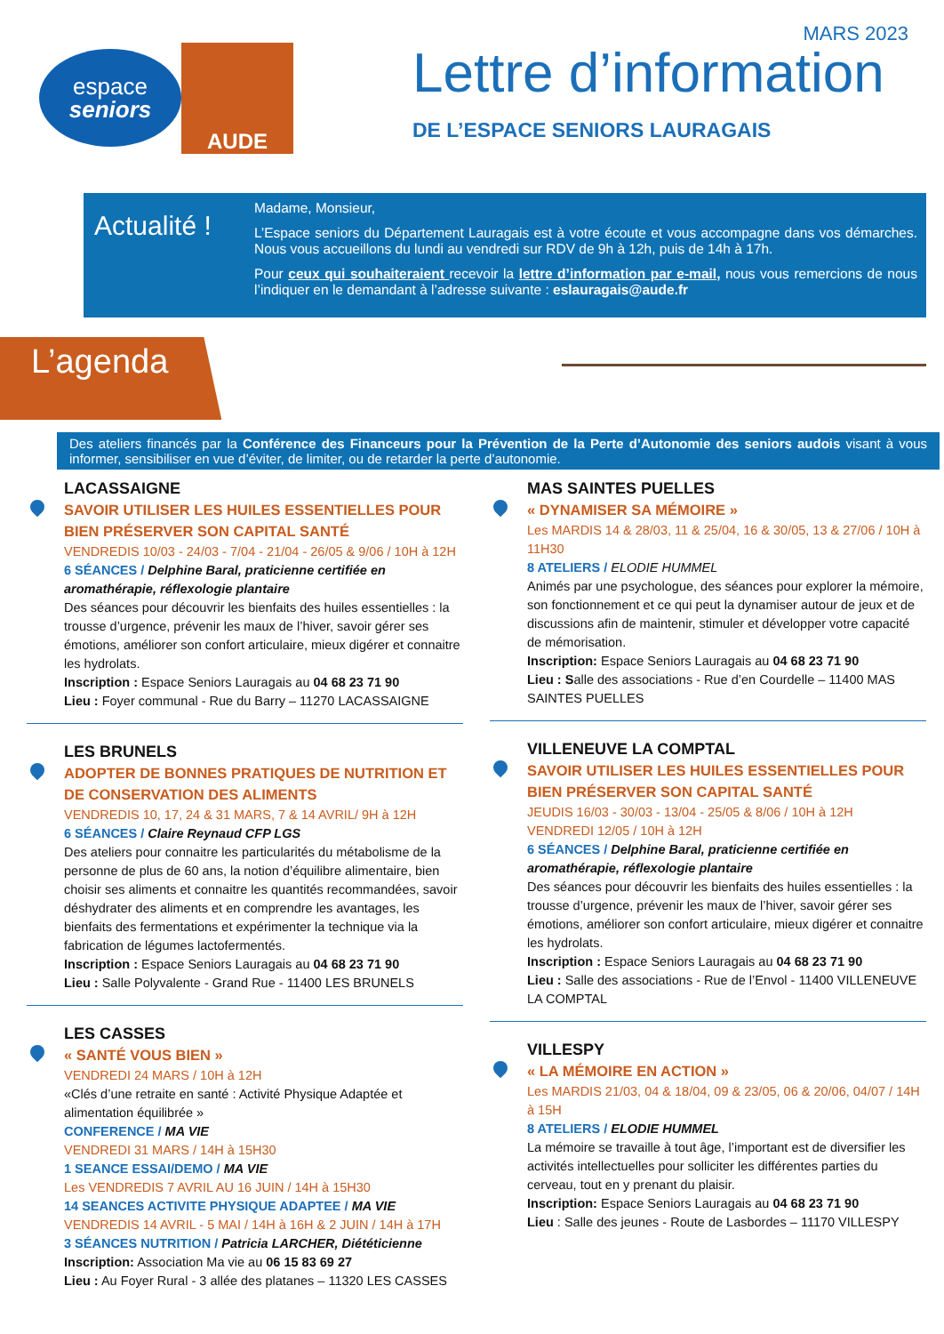espace
seniors
AUDE
MARS 2023
Lettre d’information
DE L’ESPACE SENIORS LAURAGAIS
Actualité !
Madame, Monsieur,
L’Espace seniors du Département Lauragais est à votre écoute et vous accompagne dans vos démarches. Nous vous accueillons du lundi au vendredi sur RDV de 9h à 12h, puis de 14h à 17h.
Pour ceux qui souhaiteraient recevoir la lettre d’information par e-mail, nous vous remercions de nous l’indiquer en le demandant à l’adresse suivante : eslauragais@aude.fr
L’agenda
Des ateliers financés par la Conférence des Financeurs pour la Prévention de la Perte d’Autonomie des seniors audois visant à vous informer, sensibiliser en vue d’éviter, de limiter, ou de retarder la perte d’autonomie.
LACASSAIGNE
SAVOIR UTILISER LES HUILES ESSENTIELLES POUR BIEN PRÉSERVER SON CAPITAL SANTÉ
VENDREDIS 10/03 - 24/03 - 7/04 - 21/04 - 26/05 & 9/06 / 10H à 12H
6 SÉANCES / Delphine Baral, praticienne certifiée en aromathérapie, réflexologie plantaire
Des séances pour découvrir les bienfaits des huiles essentielles : la trousse d’urgence, prévenir les maux de l’hiver, savoir gérer ses émotions, améliorer son confort articulaire, mieux digérer et connaitre les hydrolats.
Inscription : Espace Seniors Lauragais au 04 68 23 71 90
Lieu : Foyer communal - Rue du Barry – 11270 LACASSAIGNE
LES BRUNELS
ADOPTER DE BONNES PRATIQUES DE NUTRITION ET DE CONSERVATION DES ALIMENTS
VENDREDIS 10, 17, 24 & 31 MARS, 7 & 14 AVRIL/ 9H à 12H
6 SÉANCES / Claire Reynaud CFP LGS
Des ateliers pour connaitre les particularités du métabolisme de la personne de plus de 60 ans, la notion d’équilibre alimentaire, bien choisir ses aliments et connaitre les quantités recommandées, savoir déshydrater des aliments et en comprendre les avantages, les bienfaits des fermentations et expérimenter la technique via la fabrication de légumes lactofermentés.
Inscription : Espace Seniors Lauragais au 04 68 23 71 90
Lieu : Salle Polyvalente - Grand Rue - 11400 LES BRUNELS
LES CASSES
« SANTÉ VOUS BIEN »
VENDREDI 24 MARS / 10H à 12H
«Clés d’une retraite en santé : Activité Physique Adaptée et alimentation équilibrée »
CONFERENCE / MA VIE
VENDREDI 31 MARS / 14H à 15H30
1 SEANCE ESSAI/DEMO / MA VIE
Les VENDREDIS 7 AVRIL AU 16 JUIN / 14H à 15H30
14 SEANCES ACTIVITE PHYSIQUE ADAPTEE / MA VIE
VENDREDIS 14 AVRIL - 5 MAI / 14H à 16H & 2 JUIN / 14H à 17H
3 SÉANCES NUTRITION / Patricia LARCHER, Diététicienne
Inscription: Association Ma vie au 06 15 83 69 27
Lieu : Au Foyer Rural - 3 allée des platanes – 11320 LES CASSES
MAS SAINTES PUELLES
« DYNAMISER SA MÉMOIRE »
Les MARDIS 14 & 28/03, 11 & 25/04, 16 & 30/05, 13 & 27/06 / 10H à 11H30
8 ATELIERS / ELODIE HUMMEL
Animés par une psychologue, des séances pour explorer la mémoire, son fonctionnement et ce qui peut la dynamiser autour de jeux et de discussions afin de maintenir, stimuler et développer votre capacité de mémorisation.
Inscription: Espace Seniors Lauragais au 04 68 23 71 90
Lieu : Salle des associations - Rue d’en Courdelle – 11400 MAS SAINTES PUELLES
VILLENEUVE LA COMPTAL
SAVOIR UTILISER LES HUILES ESSENTIELLES POUR BIEN PRÉSERVER SON CAPITAL SANTÉ
JEUDIS 16/03 - 30/03 - 13/04 - 25/05 & 8/06 / 10H à 12H
VENDREDI 12/05 / 10H à 12H
6 SÉANCES / Delphine Baral, praticienne certifiée en aromathérapie, réflexologie plantaire
Des séances pour découvrir les bienfaits des huiles essentielles : la trousse d’urgence, prévenir les maux de l’hiver, savoir gérer ses émotions, améliorer son confort articulaire, mieux digérer et connaitre les hydrolats.
Inscription : Espace Seniors Lauragais au 04 68 23 71 90
Lieu : Salle des associations - Rue de l’Envol - 11400 VILLENEUVE LA COMPTAL
VILLESPY
« LA MÉMOIRE EN ACTION »
Les MARDIS 21/03, 04 & 18/04, 09 & 23/05, 06 & 20/06, 04/07 / 14H à 15H
8 ATELIERS / ELODIE HUMMEL
La mémoire se travaille à tout âge, l’important est de diversifier les activités intellectuelles pour solliciter les différentes parties du cerveau, tout en y prenant du plaisir.
Inscription: Espace Seniors Lauragais au 04 68 23 71 90
Lieu : Salle des jeunes - Route de Lasbordes – 11170 VILLESPY